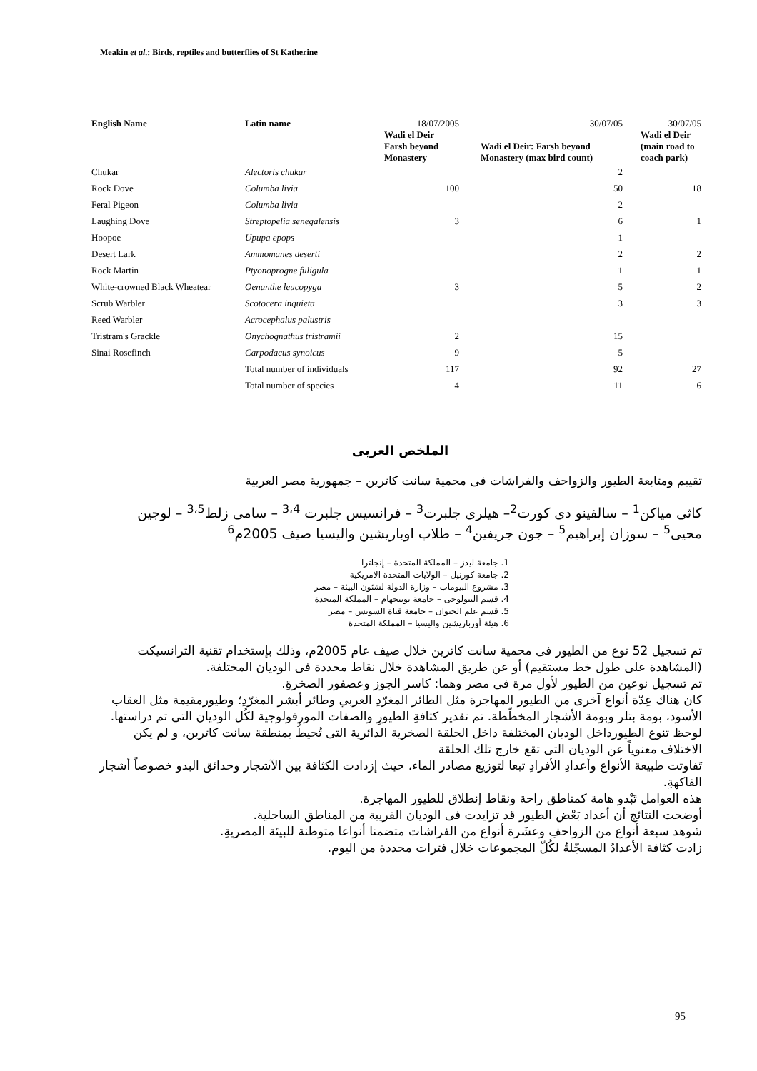Meakin et al.: Birds, reptiles and butterflies of St Katherine
| English Name | Latin name | 18/07/2005 | 30/07/05 | 30/07/05 |
| --- | --- | --- | --- | --- |
| | | Wadi el Deir Farsh beyond Monastery | Wadi el Deir: Farsh beyond Monastery (max bird count) | Wadi el Deir (main road to coach park) |
| Chukar | Alectoris chukar | | 2 | |
| Rock Dove | Columba livia | 100 | 50 | 18 |
| Feral Pigeon | Columba livia | | 2 | |
| Laughing Dove | Streptopelia senegalensis | 3 | 6 | 1 |
| Hoopoe | Upupa epops | | 1 | |
| Desert Lark | Ammomanes deserti | | 2 | 2 |
| Rock Martin | Ptyonoprogne fuligula | | 1 | 1 |
| White-crowned Black Wheatear | Oenanthe leucopyga | 3 | 5 | 2 |
| Scrub Warbler | Scotocera inquieta | | 3 | 3 |
| Reed Warbler | Acrocephalus palustris | | | |
| Tristram's Grackle | Onychognathus tristramii | 2 | 15 | |
| Sinai Rosefinch | Carpodacus synoicus | 9 | 5 | |
| | Total number of individuals | 117 | 92 | 27 |
| | Total number of species | 4 | 11 | 6 |
الملخص العربى
تقييم ومتابعة الطيور والزواحف والفراشات فى محمية سانت كاترين – جمهورية مصر العربية
كاثى مياكن<sup>1</sup> – سالفينو دى كورت<sup>2</sup>– هيلرى جلبرت<sup>3</sup> – فرانسيس جلبرت <sup>3،4</sup> – سامى زلط<sup>3،5</sup> – لوجين محيى<sup>5</sup> – سوزان إبراهيم<sup>5</sup> – جون جريفين<sup>4</sup> – طلاب اوباريشين واليسيا صيف 2005م<sup>6</sup>
1. جامعة ليدز – المملكة المتحدة – إنجلترا
2. جامعة كورنيل – الولايات المتحدة الامريكية
3. مشروع البيوماب – وزارة الدولة لشئون البيئة – مصر
4. قسم البيولوجى – جامعة نوتنجهام – المملكة المتحدة
5. قسم علم الحيوان – جامعة قناة السويس – مصر
6. هيئة أورباريشين واليسيا – المملكة المتحدة
تم تسجيل 52 نوع من الطيور فى محمية سانت كاترين خلال صيف عام 2005م، وذلك بإستخدام تقنية الترانسيكت (المشاهدة على طول خط مستقيم) أو عن طريق المشاهدة خلال نقاط محددة فى الوديان المختلفة.
تم تسجيل نوعين من الطيور لأول مرة فى مصر وهما: كاسر الجوز وعصفور الصخرةِ.
كان هناك عِدّة أنواع آخرى من الطيور المهاجرة مثل الطائر المغرّدِ العربي وطائر أبشر المغرّدِ؛ وطيورمقيمة مثل العقاب الأسود، بومة بتلر وبومة الأشجار المخطّطة. تم تقدير كثافةِ الطيورِ والصفات المورفولوجية لكُل الوديان التى تم دراستها.
لوحظ تنوع الطيورداخل الوديان المختلفة داخل الحلقة الصخرية الدائرية التى تُحيطُ بمنطقة سانت كاترين، و لم يكن الاختلاف معنوياً عن الوديان التى تقع خارج تلك الحلقة
تَفاوتت طبيعة الأنواع وأعدادِ الأفرادِ تبعا لتوزيع مصادر الماء، حيث إزدادت الكثافة بين الآشجار وحدائق البدو خصوصاً أشجار الفاكهةِ.
هذه العوامل تَبْدو هامة كمناطق راحة ونقاط إنطلاق للطيور المهاجرة.
أوضحت النتائج أن أعداد بَعْض الطيور قد تزايدت فى الوديان القريبة من المناطق الساحلية.
شوهد سبعة أنواع من الزواحفِ وعشَرة أنواع من الفراشات متضمنا أنواعا متوطنة للبيئة المصريةِ.
زادت كثافة الأعدادُ المسجّلةُ لكُلّ المجموعات خلال فترات محددة من اليوم.
95